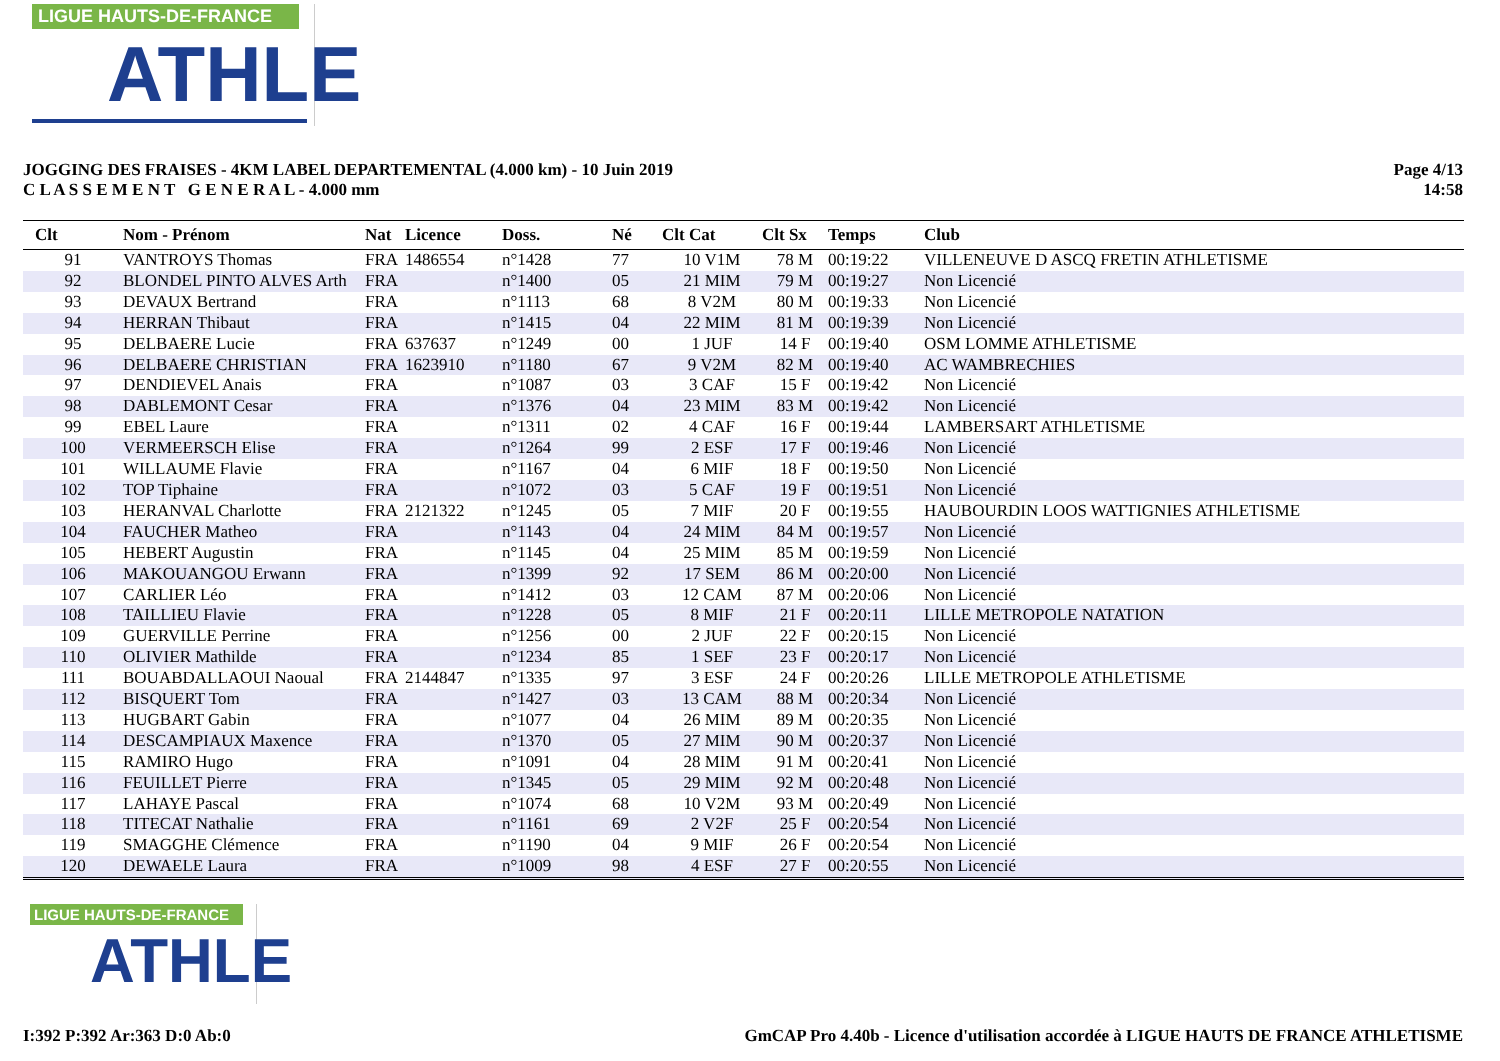LIGUE HAUTS-DE-FRANCE
ATHLE
JOGGING DES FRAISES - 4KM LABEL DEPARTEMENTAL (4.000 km) - 10 Juin 2019
C L A S S E M E N T G E N E R A L - 4.000 mm
Page 4/13
14:58
| Clt | Nom - Prénom | Nat | Licence | Doss. | Né | Clt Cat | Clt Sx | Temps | Club |
| --- | --- | --- | --- | --- | --- | --- | --- | --- | --- |
| 91 | VANTROYS Thomas | FRA | 1486554 | n°1428 | 77 | 10 V1M | 78 M | 00:19:22 | VILLENEUVE D ASCQ FRETIN ATHLETISME |
| 92 | BLONDEL PINTO ALVES Arth | FRA | | n°1400 | 05 | 21 MIM | 79 M | 00:19:27 | Non Licencié |
| 93 | DEVAUX Bertrand | FRA | | n°1113 | 68 | 8 V2M | 80 M | 00:19:33 | Non Licencié |
| 94 | HERRAN Thibaut | FRA | | n°1415 | 04 | 22 MIM | 81 M | 00:19:39 | Non Licencié |
| 95 | DELBAERE Lucie | FRA | 637637 | n°1249 | 00 | 1 JUF | 14 F | 00:19:40 | OSM LOMME ATHLETISME |
| 96 | DELBAERE CHRISTIAN | FRA | 1623910 | n°1180 | 67 | 9 V2M | 82 M | 00:19:40 | AC WAMBRECHIES |
| 97 | DENDIEVEL Anais | FRA | | n°1087 | 03 | 3 CAF | 15 F | 00:19:42 | Non Licencié |
| 98 | DABLEMONT Cesar | FRA | | n°1376 | 04 | 23 MIM | 83 M | 00:19:42 | Non Licencié |
| 99 | EBEL Laure | FRA | | n°1311 | 02 | 4 CAF | 16 F | 00:19:44 | LAMBERSART ATHLETISME |
| 100 | VERMEERSCH Elise | FRA | | n°1264 | 99 | 2 ESF | 17 F | 00:19:46 | Non Licencié |
| 101 | WILLAUME Flavie | FRA | | n°1167 | 04 | 6 MIF | 18 F | 00:19:50 | Non Licencié |
| 102 | TOP Tiphaine | FRA | | n°1072 | 03 | 5 CAF | 19 F | 00:19:51 | Non Licencié |
| 103 | HERANVAL Charlotte | FRA | 2121322 | n°1245 | 05 | 7 MIF | 20 F | 00:19:55 | HAUBOURDIN LOOS WATTIGNIES ATHLETISME |
| 104 | FAUCHER Matheo | FRA | | n°1143 | 04 | 24 MIM | 84 M | 00:19:57 | Non Licencié |
| 105 | HEBERT Augustin | FRA | | n°1145 | 04 | 25 MIM | 85 M | 00:19:59 | Non Licencié |
| 106 | MAKOUANGOU Erwann | FRA | | n°1399 | 92 | 17 SEM | 86 M | 00:20:00 | Non Licencié |
| 107 | CARLIER Léo | FRA | | n°1412 | 03 | 12 CAM | 87 M | 00:20:06 | Non Licencié |
| 108 | TAILLIEU Flavie | FRA | | n°1228 | 05 | 8 MIF | 21 F | 00:20:11 | LILLE METROPOLE NATATION |
| 109 | GUERVILLE Perrine | FRA | | n°1256 | 00 | 2 JUF | 22 F | 00:20:15 | Non Licencié |
| 110 | OLIVIER Mathilde | FRA | | n°1234 | 85 | 1 SEF | 23 F | 00:20:17 | Non Licencié |
| 111 | BOUABDALLAOUI Naoual | FRA | 2144847 | n°1335 | 97 | 3 ESF | 24 F | 00:20:26 | LILLE METROPOLE ATHLETISME |
| 112 | BISQUERT Tom | FRA | | n°1427 | 03 | 13 CAM | 88 M | 00:20:34 | Non Licencié |
| 113 | HUGBART Gabin | FRA | | n°1077 | 04 | 26 MIM | 89 M | 00:20:35 | Non Licencié |
| 114 | DESCAMPIAUX Maxence | FRA | | n°1370 | 05 | 27 MIM | 90 M | 00:20:37 | Non Licencié |
| 115 | RAMIRO Hugo | FRA | | n°1091 | 04 | 28 MIM | 91 M | 00:20:41 | Non Licencié |
| 116 | FEUILLET Pierre | FRA | | n°1345 | 05 | 29 MIM | 92 M | 00:20:48 | Non Licencié |
| 117 | LAHAYE Pascal | FRA | | n°1074 | 68 | 10 V2M | 93 M | 00:20:49 | Non Licencié |
| 118 | TITECAT Nathalie | FRA | | n°1161 | 69 | 2 V2F | 25 F | 00:20:54 | Non Licencié |
| 119 | SMAGGHE Clémence | FRA | | n°1190 | 04 | 9 MIF | 26 F | 00:20:54 | Non Licencié |
| 120 | DEWAELE Laura | FRA | | n°1009 | 98 | 4 ESF | 27 F | 00:20:55 | Non Licencié |
LIGUE HAUTS-DE-FRANCE
ATHLE
I:392 P:392 Ar:363 D:0 Ab:0 GmCAP Pro 4.40b - Licence d'utilisation accordée à LIGUE HAUTS DE FRANCE ATHLETISME